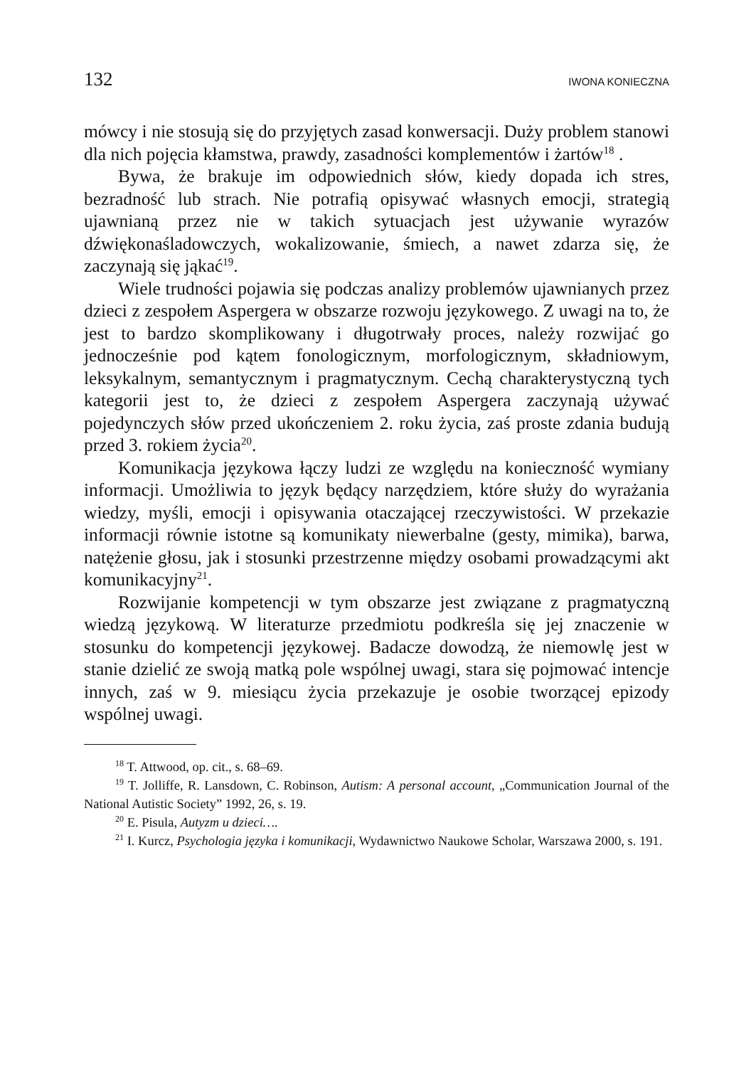132 IWONA KONIECZNA
mówcy i nie stosują się do przyjętych zasad konwersacji. Duży problem stanowi dla nich pojęcia kłamstwa, prawdy, zasadności komplementów i żartów<sup>18</sup> .
Bywa, że brakuje im odpowiednich słów, kiedy dopada ich stres, bezradność lub strach. Nie potrafią opisywać własnych emocji, strategią ujawnianą przez nie w takich sytuacjach jest używanie wyrazów dźwiękonaśladowczych, wokalizowanie, śmiech, a nawet zdarza się, że zaczynają się jąkać<sup>19</sup>.
Wiele trudności pojawia się podczas analizy problemów ujawnianych przez dzieci z zespołem Aspergera w obszarze rozwoju językowego. Z uwagi na to, że jest to bardzo skomplikowany i długotrwały proces, należy rozwijać go jednocześnie pod kątem fonologicznym, morfologicznym, składniowym, leksykalnym, semantycznym i pragmatycznym. Cechą charakterystyczną tych kategorii jest to, że dzieci z zespołem Aspergera zaczynają używać pojedynczych słów przed ukończeniem 2. roku życia, zaś proste zdania budują przed 3. rokiem życia<sup>20</sup>.
Komunikacja językowa łączy ludzi ze względu na konieczność wymiany informacji. Umożliwia to język będący narzędziem, które służy do wyrażania wiedzy, myśli, emocji i opisywania otaczającej rzeczywistości. W przekazie informacji równie istotne są komunikaty niewerbalne (gesty, mimika), barwa, natężenie głosu, jak i stosunki przestrzenne między osobami prowadzącymi akt komunikacyjny<sup>21</sup>.
Rozwijanie kompetencji w tym obszarze jest związane z pragmatyczną wiedzą językową. W literaturze przedmiotu podkreśla się jej znaczenie w stosunku do kompetencji językowej. Badacze dowodzą, że niemowlę jest w stanie dzielić ze swoją matką pole wspólnej uwagi, stara się pojmować intencje innych, zaś w 9. miesiącu życia przekazuje je osobie tworzącej epizody wspólnej uwagi.
<sup>18</sup> T. Attwood, op. cit., s. 68–69.
<sup>19</sup> T. Jolliffe, R. Lansdown, C. Robinson, Autism: A personal account, „Communication Journal of the National Autistic Society” 1992, 26, s. 19.
<sup>20</sup> E. Pisula, Autyzm u dzieci….
<sup>21</sup> I. Kurcz, Psychologia języka i komunikacji, Wydawnictwo Naukowe Scholar, Warszawa 2000, s. 191.